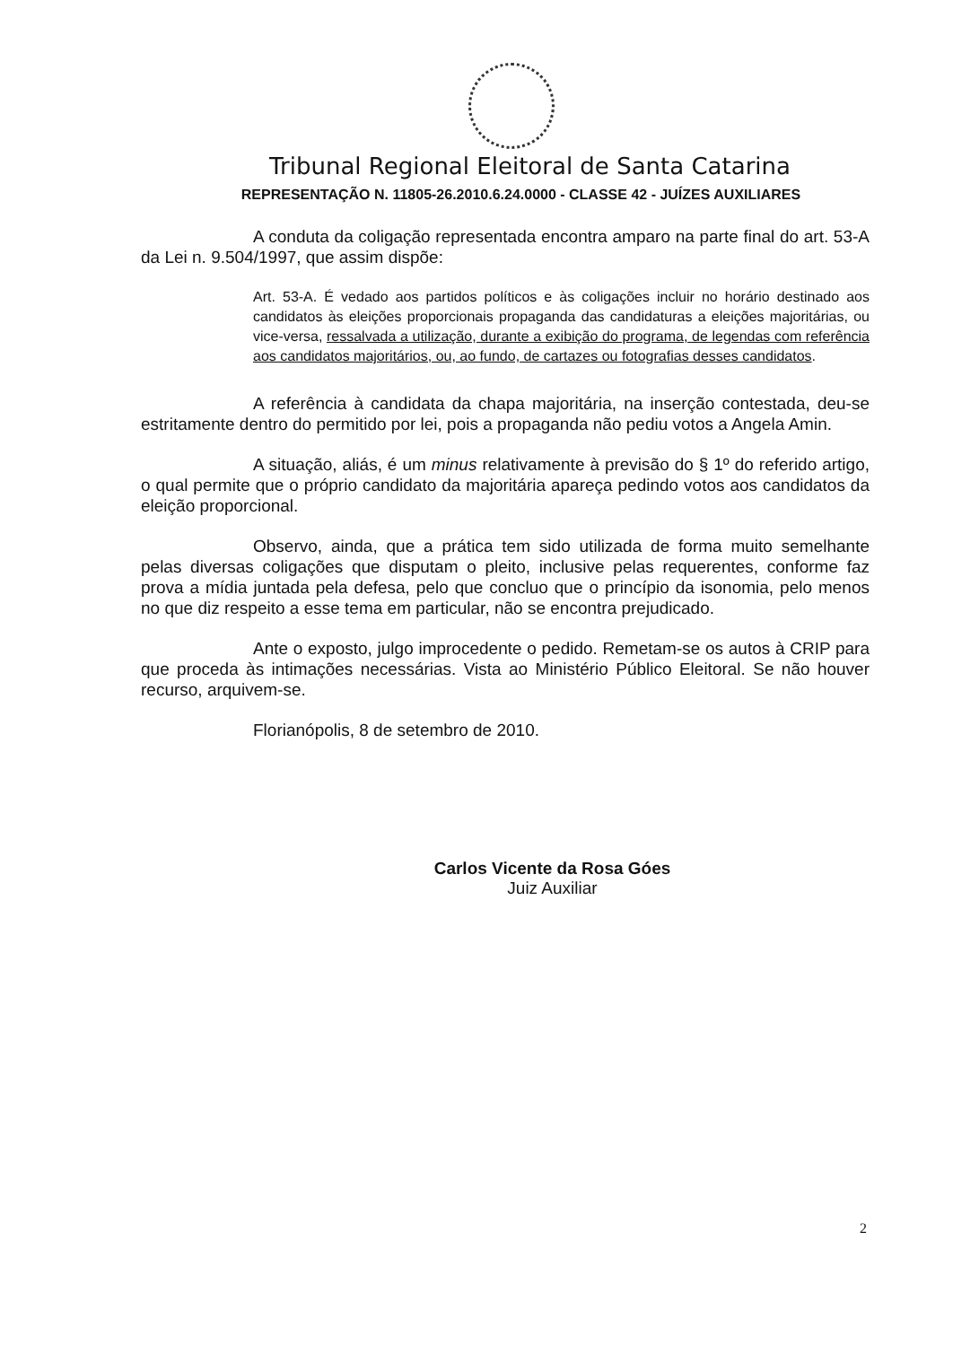Tribunal Regional Eleitoral de Santa Catarina
REPRESENTAÇÃO N. 11805-26.2010.6.24.0000 - CLASSE 42 - JUÍZES AUXILIARES
A conduta da coligação representada encontra amparo na parte final do art. 53-A da Lei n. 9.504/1997, que assim dispõe:
Art. 53-A. É vedado aos partidos políticos e às coligações incluir no horário destinado aos candidatos às eleições proporcionais propaganda das candidaturas a eleições majoritárias, ou vice-versa, ressalvada a utilização, durante a exibição do programa, de legendas com referência aos candidatos majoritários, ou, ao fundo, de cartazes ou fotografias desses candidatos.
A referência à candidata da chapa majoritária, na inserção contestada, deu-se estritamente dentro do permitido por lei, pois a propaganda não pediu votos a Angela Amin.
A situação, aliás, é um minus relativamente à previsão do § 1º do referido artigo, o qual permite que o próprio candidato da majoritária apareça pedindo votos aos candidatos da eleição proporcional.
Observo, ainda, que a prática tem sido utilizada de forma muito semelhante pelas diversas coligações que disputam o pleito, inclusive pelas requerentes, conforme faz prova a mídia juntada pela defesa, pelo que concluo que o princípio da isonomia, pelo menos no que diz respeito a esse tema em particular, não se encontra prejudicado.
Ante o exposto, julgo improcedente o pedido. Remetam-se os autos à CRIP para que proceda às intimações necessárias. Vista ao Ministério Público Eleitoral. Se não houver recurso, arquivem-se.
Florianópolis, 8 de setembro de 2010.
Carlos Vicente da Rosa Góes
Juiz Auxiliar
2